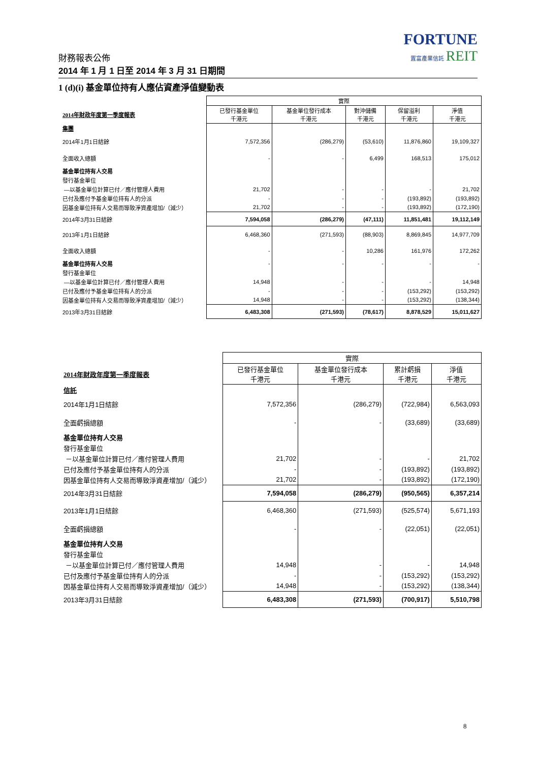FORTUNE
置富產業信託 REIT
財務報表公佈
2014 年 1 月 1 日至 2014 年 3 月 31 日期間
1 (d)(i) 基金單位持有人應佔資產淨值變動表
| | 實際 | | | | |
| --- | --- | --- | --- | --- | --- |
| 2014年財政年度第一季度報表 | 已發行基金單位 千港元 | 基金單位發行成本 千港元 | 對沖儲備 千港元 | 保留溢利 千港元 | 淨值 千港元 |
| 集團 | | | | | |
| 2014年1月1日結餘 | 7,572,356 | (286,279) | (53,610) | 11,876,860 | 19,109,327 |
| 全面收入總額 | - | - | 6,499 | 168,513 | 175,012 |
| 基金單位持有人交易 | | | | | |
| 發行基金單位 | | | | | |
| —以基金單位計算已付／應付管理人費用 | 21,702 | - | - | - | 21,702 |
| 已付及應付予基金單位持有人的分派 | - | - | - | (193,892) | (193,892) |
| 因基金單位持有人交易而導致淨資產增加/（減少） | 21,702 | - | - | (193,892) | (172,190) |
| 2014年3月31日結餘 | 7,594,058 | (286,279) | (47,111) | 11,851,481 | 19,112,149 |
| 2013年1月1日結餘 | 6,468,360 | (271,593) | (88,903) | 8,869,845 | 14,977,709 |
| 全面收入總額 | - | - | 10,286 | 161,976 | 172,262 |
| 基金單位持有人交易 | - | - | - | - | - |
| 發行基金單位 | | | | | |
| —以基金單位計算已付／應付管理人費用 | 14,948 | - | - | - | 14,948 |
| 已付及應付予基金單位持有人的分派 | - | - | - | (153,292) | (153,292) |
| 因基金單位持有人交易而導致淨資產增加/（減少） | 14,948 | - | - | (153,292) | (138,344) |
| 2013年3月31日結餘 | 6,483,308 | (271,593) | (78,617) | 8,878,529 | 15,011,627 |
| | 實際 | | | |
| --- | --- | --- | --- | --- |
| 2014年財政年度第一季度報表 | 已發行基金單位 千港元 | 基金單位發行成本 千港元 | 累計虧損 千港元 | 淨值 千港元 |
| 信託 | | | | |
| 2014年1月1日結餘 | 7,572,356 | (286,279) | (722,984) | 6,563,093 |
| 全面虧損總額 | - | - | (33,689) | (33,689) |
| 基金單位持有人交易 | | | | |
| 發行基金單位 | | | | |
| －以基金單位計算已付／應付管理人費用 | 21,702 | - | - | 21,702 |
| 已付及應付予基金單位持有人的分派 | - | - | (193,892) | (193,892) |
| 因基金單位持有人交易而導致淨資產增加/（減少） | 21,702 | - | (193,892) | (172,190) |
| 2014年3月31日結餘 | 7,594,058 | (286,279) | (950,565) | 6,357,214 |
| 2013年1月1日結餘 | 6,468,360 | (271,593) | (525,574) | 5,671,193 |
| 全面虧損總額 | - | - | (22,051) | (22,051) |
| 基金單位持有人交易 | | | | |
| 發行基金單位 | | | | |
| －以基金單位計算已付／應付管理人費用 | 14,948 | - | - | 14,948 |
| 已付及應付予基金單位持有人的分派 | - | - | (153,292) | (153,292) |
| 因基金單位持有人交易而導致淨資產增加/（減少） | 14,948 | - | (153,292) | (138,344) |
| 2013年3月31日結餘 | 6,483,308 | (271,593) | (700,917) | 5,510,798 |
8